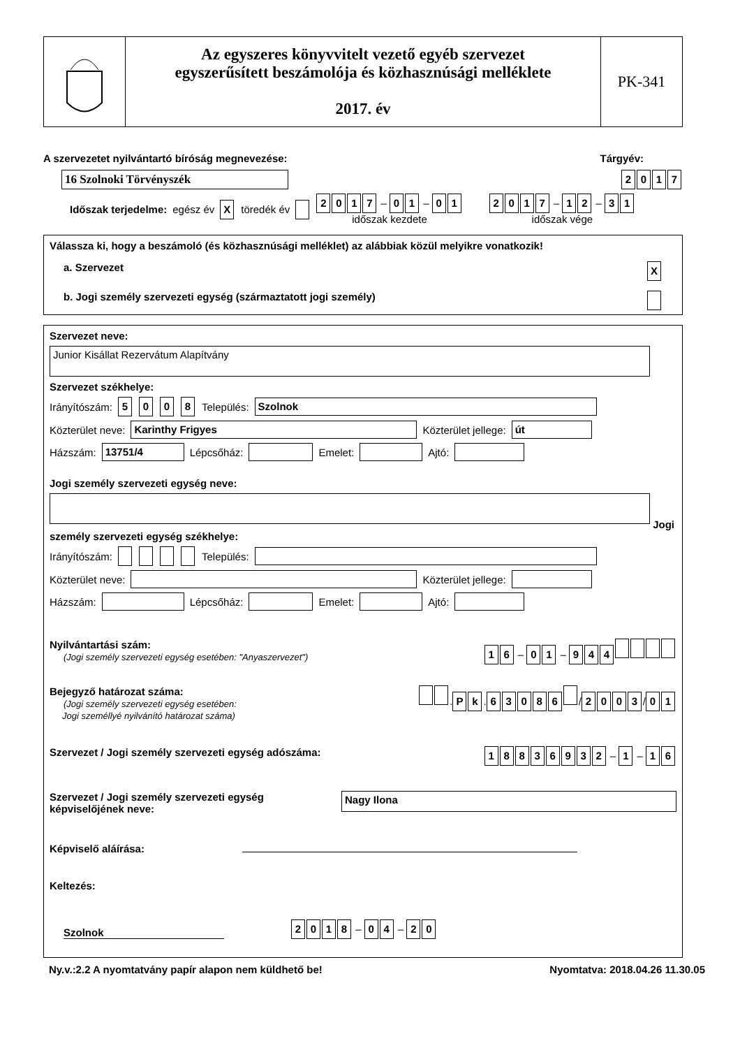Az egyszeres könyvvitelt vezető egyéb szervezet
egyszerűsített beszámolója és közhasznúsági melléklete
2017. év
PK-341
A szervezetet nyilvántartó bíróság megnevezése: Tárgyév:
16 Szolnoki Törvényszék 2017
Időszak terjedelme: egész év X töredék év 2017 – 0 1 – 0 1
időszak kezdete 2017 – 1 2 – 3 1
időszak vége
Válassza ki, hogy a beszámoló (és közhasznúsági melléklet) az alábbiak közül melyikre vonatkozik!
a. Szervezet X
b. Jogi személy szervezeti egység (származtatott jogi személy)
Szervezet neve:
Junior Kisállat Rezervátum Alapítvány
Szervezet székhelye:
Irányítószám: 5008 Település: Szolnok
Közterület neve: Karinthy Frigyes Közterület jellege: út
Házszám: 13751/4 Lépcsőház: Emelet: Ajtó:
Jogi személy szervezeti egység neve:
Jogi személy szervezeti egység székhelye:
Irányítószám: Település:
Közterület neve: Közterület jellege:
Házszám: Lépcsőház: Emelet: Ajtó:
Nyilvántartási szám:
(Jogi személy szervezeti egység esetében: "Anyaszervezet")
1 6 – 0 1 – 944
Bejegyző határozat száma:
(Jogi személy szervezeti egység esetében:
Jogi személlyé nyilvánító határozat száma)
. P k. 63086 / 2003 / 0 1
Szervezet / Jogi személy szervezeti egység adószáma:
18836932 – 1 – 1 6
Szervezet / Jogi személy szervezeti egység
képviselőjének neve: Nagy Ilona
Képviselő aláírása:
Keltezés:
Szolnok 2018 – 0 4 – 2 0
Ny.v.:2.2 A nyomtatvány papír alapon nem küldhető be! Nyomtatva: 2018.04.26 11.30.05